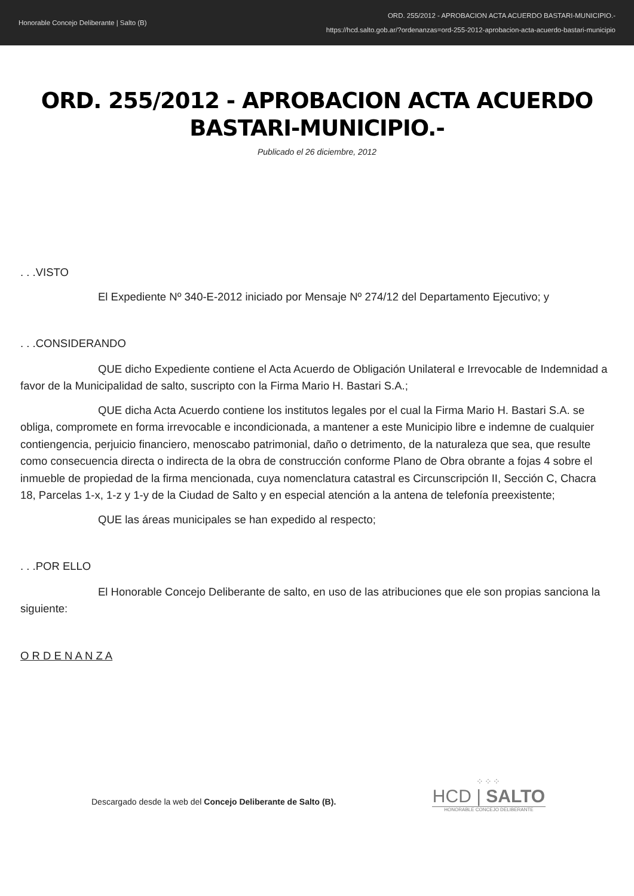Honorable Concejo Deliberante | Salto (B)
ORD. 255/2012 - APROBACION ACTA ACUERDO BASTARI-MUNICIPIO.-
https://hcd.salto.gob.ar/?ordenanzas=ord-255-2012-aprobacion-acta-acuerdo-bastari-municipio
ORD. 255/2012 - APROBACION ACTA ACUERDO BASTARI-MUNICIPIO.-
Publicado el 26 diciembre, 2012
. . .VISTO
El Expediente Nº 340-E-2012 iniciado por Mensaje Nº 274/12 del Departamento Ejecutivo; y
. . .CONSIDERANDO
QUE dicho Expediente contiene el Acta Acuerdo de Obligación Unilateral e Irrevocable de Indemnidad a favor de la Municipalidad de salto, suscripto con la Firma Mario H. Bastari S.A.;
QUE dicha Acta Acuerdo contiene los institutos legales por el cual la Firma Mario H. Bastari S.A. se obliga, compromete en forma irrevocable e incondicionada, a mantener a este Municipio libre e indemne de cualquier contiengencia, perjuicio financiero, menoscabo patrimonial, daño o detrimento, de la naturaleza que sea, que resulte como consecuencia directa o indirecta de la obra de construcción conforme Plano de Obra obrante a fojas 4 sobre el inmueble de propiedad de la firma mencionada, cuya nomenclatura catastral es Circunscripción II, Sección C, Chacra 18, Parcelas 1-x, 1-z y 1-y de la Ciudad de Salto y en especial atención a la antena de telefonía preexistente;
QUE las áreas municipales se han expedido al respecto;
. . .POR ELLO
El Honorable Concejo Deliberante de salto, en uso de las atribuciones que ele son propias sanciona la siguiente:
O R D E N A N Z A
Descargado desde la web del Concejo Deliberante de Salto (B).
⁘⁘⁘
HCD | SALTO
HONORABLE CONCEJO DELIBERANTE